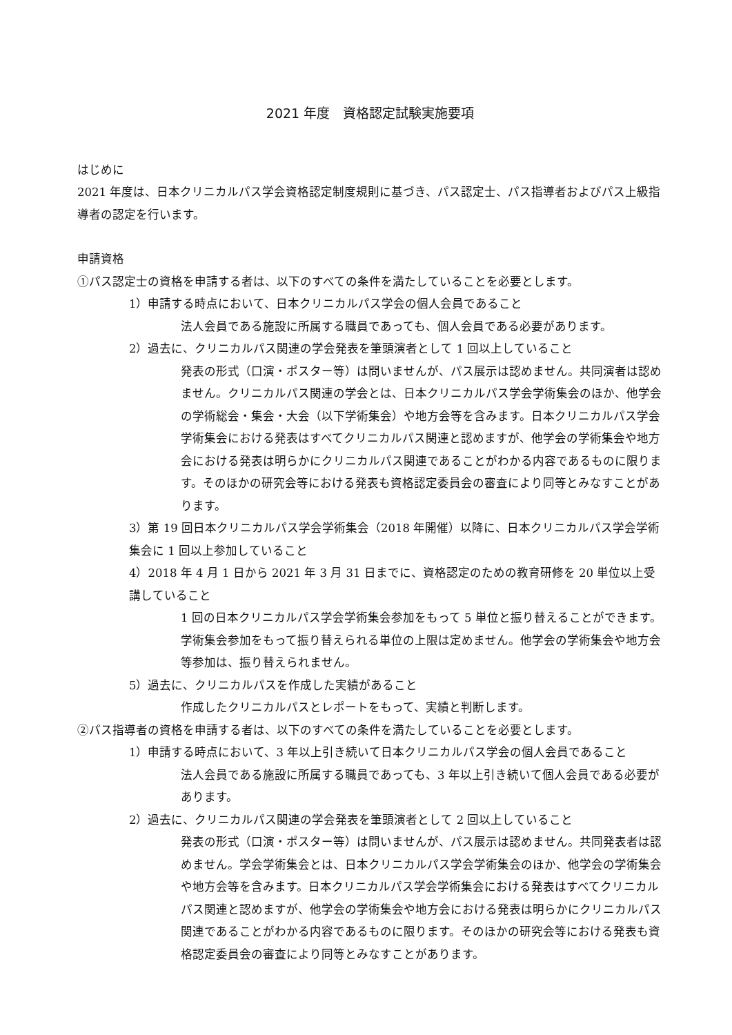2021 年度　資格認定試験実施要項
はじめに
2021 年度は、日本クリニカルパス学会資格認定制度規則に基づき、パス認定士、パス指導者およびパス上級指導者の認定を行います。
申請資格
①パス認定士の資格を申請する者は、以下のすべての条件を満たしていることを必要とします。
1）申請する時点において、日本クリニカルパス学会の個人会員であること
法人会員である施設に所属する職員であっても、個人会員である必要があります。
2）過去に、クリニカルパス関連の学会発表を筆頭演者として 1 回以上していること
発表の形式（口演・ポスター等）は問いませんが、パス展示は認めません。共同演者は認めません。クリニカルパス関連の学会とは、日本クリニカルパス学会学術集会のほか、他学会の学術総会・集会・大会（以下学術集会）や地方会等を含みます。日本クリニカルパス学会学術集会における発表はすべてクリニカルパス関連と認めますが、他学会の学術集会や地方会における発表は明らかにクリニカルパス関連であることがわかる内容であるものに限ります。そのほかの研究会等における発表も資格認定委員会の審査により同等とみなすことがあります。
3）第 19 回日本クリニカルパス学会学術集会（2018 年開催）以降に、日本クリニカルパス学会学術集会に 1 回以上参加していること
4）2018 年 4 月 1 日から 2021 年 3 月 31 日までに、資格認定のための教育研修を 20 単位以上受講していること
1 回の日本クリニカルパス学会学術集会参加をもって 5 単位と振り替えることができます。学術集会参加をもって振り替えられる単位の上限は定めません。他学会の学術集会や地方会等参加は、振り替えられません。
5）過去に、クリニカルパスを作成した実績があること
作成したクリニカルパスとレポートをもって、実績と判断します。
②パス指導者の資格を申請する者は、以下のすべての条件を満たしていることを必要とします。
1）申請する時点において、3 年以上引き続いて日本クリニカルパス学会の個人会員であること
法人会員である施設に所属する職員であっても、3 年以上引き続いて個人会員である必要があります。
2）過去に、クリニカルパス関連の学会発表を筆頭演者として 2 回以上していること
発表の形式（口演・ポスター等）は問いませんが、パス展示は認めません。共同発表者は認めません。学会学術集会とは、日本クリニカルパス学会学術集会のほか、他学会の学術集会や地方会等を含みます。日本クリニカルパス学会学術集会における発表はすべてクリニカルパス関連と認めますが、他学会の学術集会や地方会における発表は明らかにクリニカルパス関連であることがわかる内容であるものに限ります。そのほかの研究会等における発表も資格認定委員会の審査により同等とみなすことがあります。